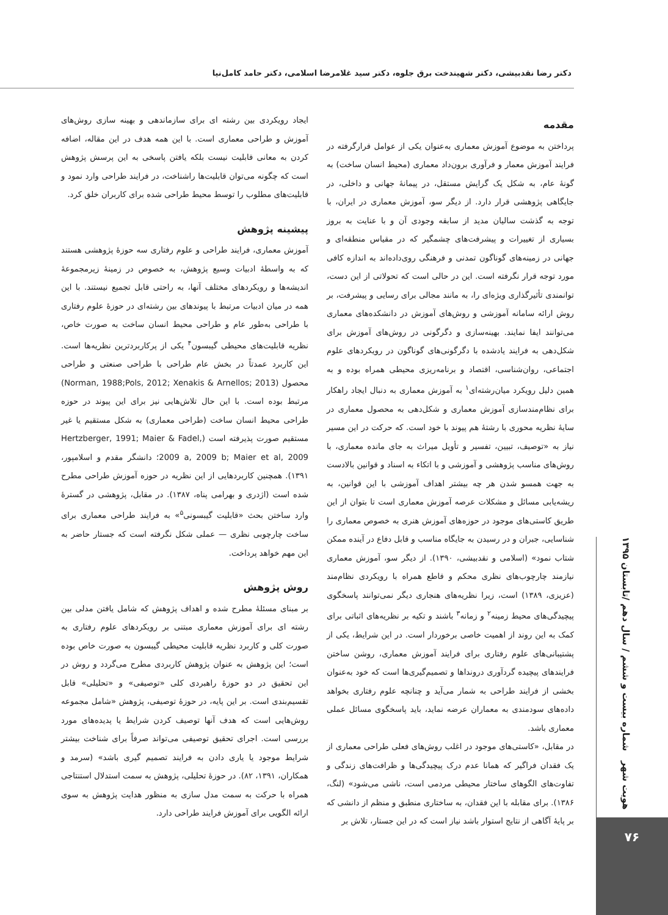دکتر رضا نقدبیشی، دکتر شهیندخت برق جلوه، دکتر سید غلامرضا اسلامی، دکتر حامد کامل‌نیا
مقدمه
پرداختن به موضوع آموزش معماری به‌عنوان یکی از عوامل قرارگرفته در فرایند آموزش معمار و فرآوری برون‌داد معماری (محیط انسان ساخت) به گونهٔ عام، به شکل یک گرایش مستقل، در پیمانهٔ جهانی و داخلی، در جایگاهی پژوهشی قرار دارد. از دیگر سو، آموزش معماری در ایران، با توجه به گذشت سالیان مدید از سابقه وجودی آن و با عنایت به بروز بسیاری از تغییرات و پیشرفت‌های چشمگیر که در مقیاس منطقه‌ای و جهانی در زمینه‌های گوناگون تمدنی و فرهنگی روی‌داده‌اند به اندازه کافی مورد توجه قرار نگرفته است. این در حالی است که تحولاتی از این دست، توانمندی تأثیرگذاری ویژه‌ای را، به مانند مجالی برای رسایی و پیشرفت، بر روش ارائه سامانه آموزشی و روش‌های آموزش در دانشکده‌های معماری می‌توانند ایفا نمایند. بهینه‌سازی و دگرگونی در روش‌های آموزش برای شکل‌دهی به فرایند یادشده با دگرگونی‌های گوناگون در رویکردهای علوم اجتماعی، روان‌شناسی، اقتصاد و برنامه‌ریزی محیطی همراه بوده و به همین دلیل رویکرد میان‌رشته‌ای<sup>۱</sup> به آموزش معماری به دنبال ایجاد راهکار برای نظام‌مندسازی آموزش معماری و شکل‌دهی به محصول معماری در سایهٔ نظریه محوری با رشتهٔ هم پیوند با خود است. که حرکت در این مسیر نیاز به «توصیف، تبیین، تفسیر و تأویل میراث به جای مانده معماری، با روش‌های مناسب پژوهشی و آموزشی و با اتکاء به اسناد و قوانین بالادست به جهت همسو شدن هر چه بیشتر اهداف آموزشی با این قوانین، به ریشه‌یابی مسائل و مشکلات عرصه آموزش معماری است تا بتوان از این طریق کاستی‌های موجود در حوزه‌های آموزش هنری به خصوص معماری را شناسایی، جبران و در رسیدن به جایگاه مناسب و قابل دفاع در آینده ممکن شتاب نمود» (اسلامی و نقدبیشی، ۱۳۹۰). از دیگر سو، آموزش معماری نیازمند چارچوب‌های نظری محکم و قاطع همراه با رویکردی نظام‌مند (عزیزی، ۱۳۸۹) است، زیرا نظریه‌های هنجاری دیگر نمی‌توانند پاسخگوی پیچیدگی‌های محیط زمینه<sup>۲</sup> و زمانه<sup>۳</sup> باشند و تکیه بر نظریه‌های اثباتی برای کمک به این روند از اهمیت خاصی برخوردار است. در این شرایط، یکی از پشتیبانی‌های علوم رفتاری برای فرایند آموزش معماری، روشن ساختن فرایندهای پیچیده گردآوری درونداها و تصمیم‌گیری‌ها است که خود به‌عنوان بخشی از فرایند طراحی به شمار می‌آید و چنانچه علوم رفتاری بخواهد داده‌های سودمندی به معماران عرضه نماید، باید پاسخگوی مسائل عملی معماری باشد.
در مقابل، «کاستی‌های موجود در اغلب روش‌های فعلی طراحی معماری از یک فقدان فراگیر که همانا عدم درک پیچیدگی‌ها و ظرافت‌های زندگی و تفاوت‌های الگوهای ساختار محیطی مردمی است، ناشی می‌شود» (لنگ، ۱۳۸۶). برای مقابله با این فقدان، به ساختاری منطبق و منظم از دانشی که بر پایهٔ آگاهی از نتایج استوار باشد نیاز است که در این جستار، تلاش بر
ایجاد رویکردی بین رشته ای برای سازماندهی و بهینه سازی روش‌های آموزش و طراحی معماری است. با این همه هدف در این مقاله، اضافه کردن به معانی قابلیت نیست بلکه یافتن پاسخی به این پرسش پژوهش است که چگونه می‌توان قابلیت‌ها راشناخت، در فرایند طراحی وارد نمود و قابلیت‌های مطلوب را توسط محیط طراحی شده برای کاربران خلق کرد.
پیشینه پژوهش
آموزش معماری، فرایند طراحی و علوم رفتاری سه حوزهٔ پژوهشی هستند که به واسطهٔ ادبیات وسیع پژوهش، به خصوص در زمینهٔ زیرمجموعهٔ اندیشه‌ها و رویکردهای مختلف آنها، به راحتی قابل تجمیع نیستند. با این همه در میان ادبیات مرتبط با پیوندهای بین رشته‌ای در حوزهٔ علوم رفتاری با طراحی به‌طور عام و طراحی محیط انسان ساخت به صورت خاص، نظریه قابلیت‌های محیطی گیبسون<sup>۴</sup> یکی از پرکاربردترین نظریه‌ها است. این کاربرد عمدتاً در بخش عام طراحی با طراحی صنعتی و طراحی محصول (Norman, 1988;Pols, 2012; Xenakis & Arnellos; 2013) مرتبط بوده است. با این حال تلاش‌هایی نیز برای این پیوند در حوزه طراحی محیط انسان ساخت (طراحی معماری) به شکل مستقیم یا غیر مستقیم صورت پذیرفته است (Hertzberger, 1991; Maier & Fadel, 2009 a, 2009 b; Maier et al, 2009؛ دانشگر مقدم و اسلامپور، ۱۳۹۱). همچنین کاربردهایی از این نظریه در حوزه آموزش طراحی مطرح شده است (اژدری و بهرامی پناه، ۱۳۸۷). در مقابل، پژوهشی در گسترهٔ وارد ساختن بحث «قابلیت گیبسونی<sup>۵</sup>» به فرایند طراحی معماری برای ساخت چارچوبی نظری — عملی شکل نگرفته است که جستار حاضر به این مهم خواهد پرداخت.
روش پژوهش
بر مبنای مسئلهٔ مطرح شده و اهداف پژوهش که شامل یافتن مدلی بین رشته ای برای آموزش معماری مبتنی بر رویکردهای علوم رفتاری به صورت کلی و کاربرد نظریه قابلیت محیطی گیبسون به صورت خاص بوده است؛ این پژوهش به عنوان پژوهش کاربردی مطرح می‌گردد و روش در این تحقیق در دو حوزهٔ راهبردی کلی «توصیفی» و «تحلیلی» قابل تقسیم‌بندی است. بر این پایه، در حوزهٔ توصیفی، پژوهش «شامل مجموعه روش‌هایی است که هدف آنها توصیف کردن شرایط یا پدیده‌های مورد بررسی است. اجرای تحقیق توصیفی می‌تواند صرفاً برای شناخت بیشتر شرایط موجود یا یاری دادن به فرایند تصمیم گیری باشد» (سرمد و همکاران، ۱۳۹۱، ۸۲). در حوزهٔ تحلیلی، پژوهش به سمت استدلال استنتاجی همراه با حرکت به سمت مدل سازی به منظور هدایت پژوهش به سوی ارائه الگویی برای آموزش فرایند طراحی دارد.
هویت شهر شماره بیست و ششم / سال دهم /تابستان ۱۳۹۵
۷۶